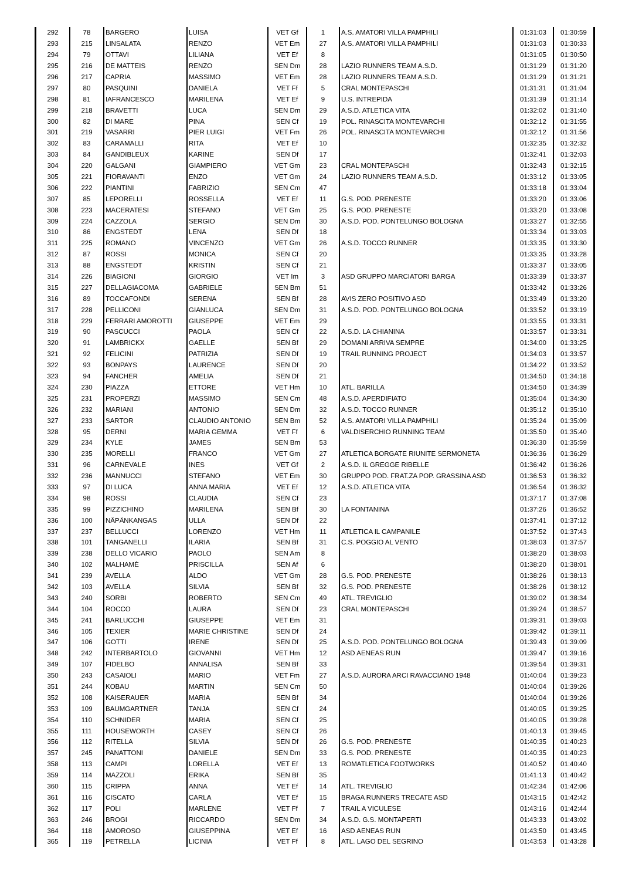| 292 | 78 | BARGERO | LUISA | VET Gf | 1 | A.S. AMATORI VILLA PAMPHILI | 01:31:03 | 01:30:59 |
| 293 | 215 | LINSALATA | RENZO | VET Em | 27 | A.S. AMATORI VILLA PAMPHILI | 01:31:03 | 01:30:33 |
| 294 | 79 | OTTAVI | LILIANA | VET Ef | 8 | | 01:31:05 | 01:30:50 |
| 295 | 216 | DE MATTEIS | RENZO | SEN Dm | 28 | LAZIO RUNNERS TEAM A.S.D. | 01:31:29 | 01:31:20 |
| 296 | 217 | CAPRIA | MASSIMO | VET Em | 28 | LAZIO RUNNERS TEAM A.S.D. | 01:31:29 | 01:31:21 |
| 297 | 80 | PASQUINI | DANIELA | VET Ff | 5 | CRAL MONTEPASCHI | 01:31:31 | 01:31:04 |
| 298 | 81 | IAFRANCESCO | MARILENA | VET Ef | 9 | U.S. INTREPIDA | 01:31:39 | 01:31:14 |
| 299 | 218 | BRAVETTI | LUCA | SEN Dm | 29 | A.S.D. ATLETICA VITA | 01:32:02 | 01:31:40 |
| 300 | 82 | DI MARE | PINA | SEN Cf | 19 | POL. RINASCITA MONTEVARCHI | 01:32:12 | 01:31:55 |
| 301 | 219 | VASARRI | PIER LUIGI | VET Fm | 26 | POL. RINASCITA MONTEVARCHI | 01:32:12 | 01:31:56 |
| 302 | 83 | CARAMALLI | RITA | VET Ef | 10 | | 01:32:35 | 01:32:32 |
| 303 | 84 | GANDIBLEUX | KARINE | SEN Df | 17 | | 01:32:41 | 01:32:03 |
| 304 | 220 | GALGANI | GIAMPIERO | VET Gm | 23 | CRAL MONTEPASCHI | 01:32:43 | 01:32:15 |
| 305 | 221 | FIORAVANTI | ENZO | VET Gm | 24 | LAZIO RUNNERS TEAM A.S.D. | 01:33:12 | 01:33:05 |
| 306 | 222 | PIANTINI | FABRIZIO | SEN Cm | 47 | | 01:33:18 | 01:33:04 |
| 307 | 85 | LEPORELLI | ROSSELLA | VET Ef | 11 | G.S. POD. PRENESTE | 01:33:20 | 01:33:06 |
| 308 | 223 | MACERATESI | STEFANO | VET Gm | 25 | G.S. POD. PRENESTE | 01:33:20 | 01:33:08 |
| 309 | 224 | CAZZOLA | SERGIO | SEN Dm | 30 | A.S.D. POD. PONTELUNGO BOLOGNA | 01:33:27 | 01:32:55 |
| 310 | 86 | ENGSTEDT | LENA | SEN Df | 18 | | 01:33:34 | 01:33:03 |
| 311 | 225 | ROMANO | VINCENZO | VET Gm | 26 | A.S.D. TOCCO RUNNER | 01:33:35 | 01:33:30 |
| 312 | 87 | ROSSI | MONICA | SEN Cf | 20 | | 01:33:35 | 01:33:28 |
| 313 | 88 | ENGSTEDT | KRISTIN | SEN Cf | 21 | | 01:33:37 | 01:33:05 |
| 314 | 226 | BIAGIONI | GIORGIO | VET Im | 3 | ASD GRUPPO MARCIATORI BARGA | 01:33:39 | 01:33:37 |
| 315 | 227 | DELLAGIACOMA | GABRIELE | SEN Bm | 51 | | 01:33:42 | 01:33:26 |
| 316 | 89 | TOCCAFONDI | SERENA | SEN Bf | 28 | AVIS ZERO POSITIVO ASD | 01:33:49 | 01:33:20 |
| 317 | 228 | PELLICONI | GIANLUCA | SEN Dm | 31 | A.S.D. POD. PONTELUNGO BOLOGNA | 01:33:52 | 01:33:19 |
| 318 | 229 | FERRARI AMOROTTI | GIUSEPPE | VET Em | 29 | | 01:33:55 | 01:33:31 |
| 319 | 90 | PASCUCCI | PAOLA | SEN Cf | 22 | A.S.D. LA CHIANINA | 01:33:57 | 01:33:31 |
| 320 | 91 | LAMBRICKX | GAELLE | SEN Bf | 29 | DOMANI ARRIVA SEMPRE | 01:34:00 | 01:33:25 |
| 321 | 92 | FELICINI | PATRIZIA | SEN Df | 19 | TRAIL RUNNING PROJECT | 01:34:03 | 01:33:57 |
| 322 | 93 | BONPAYS | LAURENCE | SEN Df | 20 | | 01:34:22 | 01:33:52 |
| 323 | 94 | FANCHER | AMELIA | SEN Df | 21 | | 01:34:50 | 01:34:18 |
| 324 | 230 | PIAZZA | ETTORE | VET Hm | 10 | ATL. BARILLA | 01:34:50 | 01:34:39 |
| 325 | 231 | PROPERZI | MASSIMO | SEN Cm | 48 | A.S.D. APERDIFIATO | 01:35:04 | 01:34:30 |
| 326 | 232 | MARIANI | ANTONIO | SEN Dm | 32 | A.S.D. TOCCO RUNNER | 01:35:12 | 01:35:10 |
| 327 | 233 | SARTOR | CLAUDIO ANTONIO | SEN Bm | 52 | A.S. AMATORI VILLA PAMPHILI | 01:35:24 | 01:35:09 |
| 328 | 95 | DERNI | MARIA GEMMA | VET Ff | 6 | VALDISERCHIO RUNNING TEAM | 01:35:50 | 01:35:40 |
| 329 | 234 | KYLE | JAMES | SEN Bm | 53 | | 01:36:30 | 01:35:59 |
| 330 | 235 | MORELLI | FRANCO | VET Gm | 27 | ATLETICA BORGATE RIUNITE SERMONETA | 01:36:36 | 01:36:29 |
| 331 | 96 | CARNEVALE | INES | VET Gf | 2 | A.S.D. IL GREGGE RIBELLE | 01:36:42 | 01:36:26 |
| 332 | 236 | MANNUCCI | STEFANO | VET Em | 30 | GRUPPO POD. FRAT.ZA POP. GRASSINA ASD | 01:36:53 | 01:36:32 |
| 333 | 97 | DI LUCA | ANNA MARIA | VET Ef | 12 | A.S.D. ATLETICA VITA | 01:36:54 | 01:36:32 |
| 334 | 98 | ROSSI | CLAUDIA | SEN Cf | 23 | | 01:37:17 | 01:37:08 |
| 335 | 99 | PIZZICHINO | MARILENA | SEN Bf | 30 | LA FONTANINA | 01:37:26 | 01:36:52 |
| 336 | 100 | NÄPÄNKANGAS | ULLA | SEN Df | 22 | | 01:37:41 | 01:37:12 |
| 337 | 237 | BELLUCCI | LORENZO | VET Hm | 11 | ATLETICA IL CAMPANILE | 01:37:52 | 01:37:43 |
| 338 | 101 | TANGANELLI | ILARIA | SEN Bf | 31 | C.S. POGGIO AL VENTO | 01:38:03 | 01:37:57 |
| 339 | 238 | DELLO VICARIO | PAOLO | SEN Am | 8 | | 01:38:20 | 01:38:03 |
| 340 | 102 | MALHAMÈ | PRISCILLA | SEN Af | 6 | | 01:38:20 | 01:38:01 |
| 341 | 239 | AVELLA | ALDO | VET Gm | 28 | G.S. POD. PRENESTE | 01:38:26 | 01:38:13 |
| 342 | 103 | AVELLA | SILVIA | SEN Bf | 32 | G.S. POD. PRENESTE | 01:38:26 | 01:38:12 |
| 343 | 240 | SORBI | ROBERTO | SEN Cm | 49 | ATL. TREVIGLIO | 01:39:02 | 01:38:34 |
| 344 | 104 | ROCCO | LAURA | SEN Df | 23 | CRAL MONTEPASCHI | 01:39:24 | 01:38:57 |
| 345 | 241 | BARLUCCHI | GIUSEPPE | VET Em | 31 | | 01:39:31 | 01:39:03 |
| 346 | 105 | TEXIER | MARIE CHRISTINE | SEN Df | 24 | | 01:39:42 | 01:39:11 |
| 347 | 106 | GOTTI | IRENE | SEN Df | 25 | A.S.D. POD. PONTELUNGO BOLOGNA | 01:39:43 | 01:39:09 |
| 348 | 242 | INTERBARTOLO | GIOVANNI | VET Hm | 12 | ASD AENEAS RUN | 01:39:47 | 01:39:16 |
| 349 | 107 | FIDELBO | ANNALISA | SEN Bf | 33 | | 01:39:54 | 01:39:31 |
| 350 | 243 | CASAIOLI | MARIO | VET Fm | 27 | A.S.D. AURORA ARCI RAVACCIANO 1948 | 01:40:04 | 01:39:23 |
| 351 | 244 | KOBAU | MARTIN | SEN Cm | 50 | | 01:40:04 | 01:39:26 |
| 352 | 108 | KAISERAUER | MARIA | SEN Bf | 34 | | 01:40:04 | 01:39:26 |
| 353 | 109 | BAUMGARTNER | TANJA | SEN Cf | 24 | | 01:40:05 | 01:39:25 |
| 354 | 110 | SCHNIDER | MARIA | SEN Cf | 25 | | 01:40:05 | 01:39:28 |
| 355 | 111 | HOUSEWORTH | CASEY | SEN Cf | 26 | | 01:40:13 | 01:39:45 |
| 356 | 112 | RITELLA | SILVIA | SEN Df | 26 | G.S. POD. PRENESTE | 01:40:35 | 01:40:23 |
| 357 | 245 | PANATTONI | DANIELE | SEN Dm | 33 | G.S. POD. PRENESTE | 01:40:35 | 01:40:23 |
| 358 | 113 | CAMPI | LORELLA | VET Ef | 13 | ROMATLETICA FOOTWORKS | 01:40:52 | 01:40:40 |
| 359 | 114 | MAZZOLI | ERIKA | SEN Bf | 35 | | 01:41:13 | 01:40:42 |
| 360 | 115 | CRIPPA | ANNA | VET Ef | 14 | ATL. TREVIGLIO | 01:42:34 | 01:42:06 |
| 361 | 116 | CISCATO | CARLA | VET Ef | 15 | BRAGA RUNNERS TRECATE ASD | 01:43:15 | 01:42:42 |
| 362 | 117 | POLI | MARLENE | VET Ff | 7 | TRAIL A VICULESE | 01:43:16 | 01:42:44 |
| 363 | 246 | BROGI | RICCARDO | SEN Dm | 34 | A.S.D. G.S. MONTAPERTI | 01:43:33 | 01:43:02 |
| 364 | 118 | AMOROSO | GIUSEPPINA | VET Ef | 16 | ASD AENEAS RUN | 01:43:50 | 01:43:45 |
| 365 | 119 | PETRELLA | LICINIA | VET Ff | 8 | ATL. LAGO DEL SEGRINO | 01:43:53 | 01:43:28 |